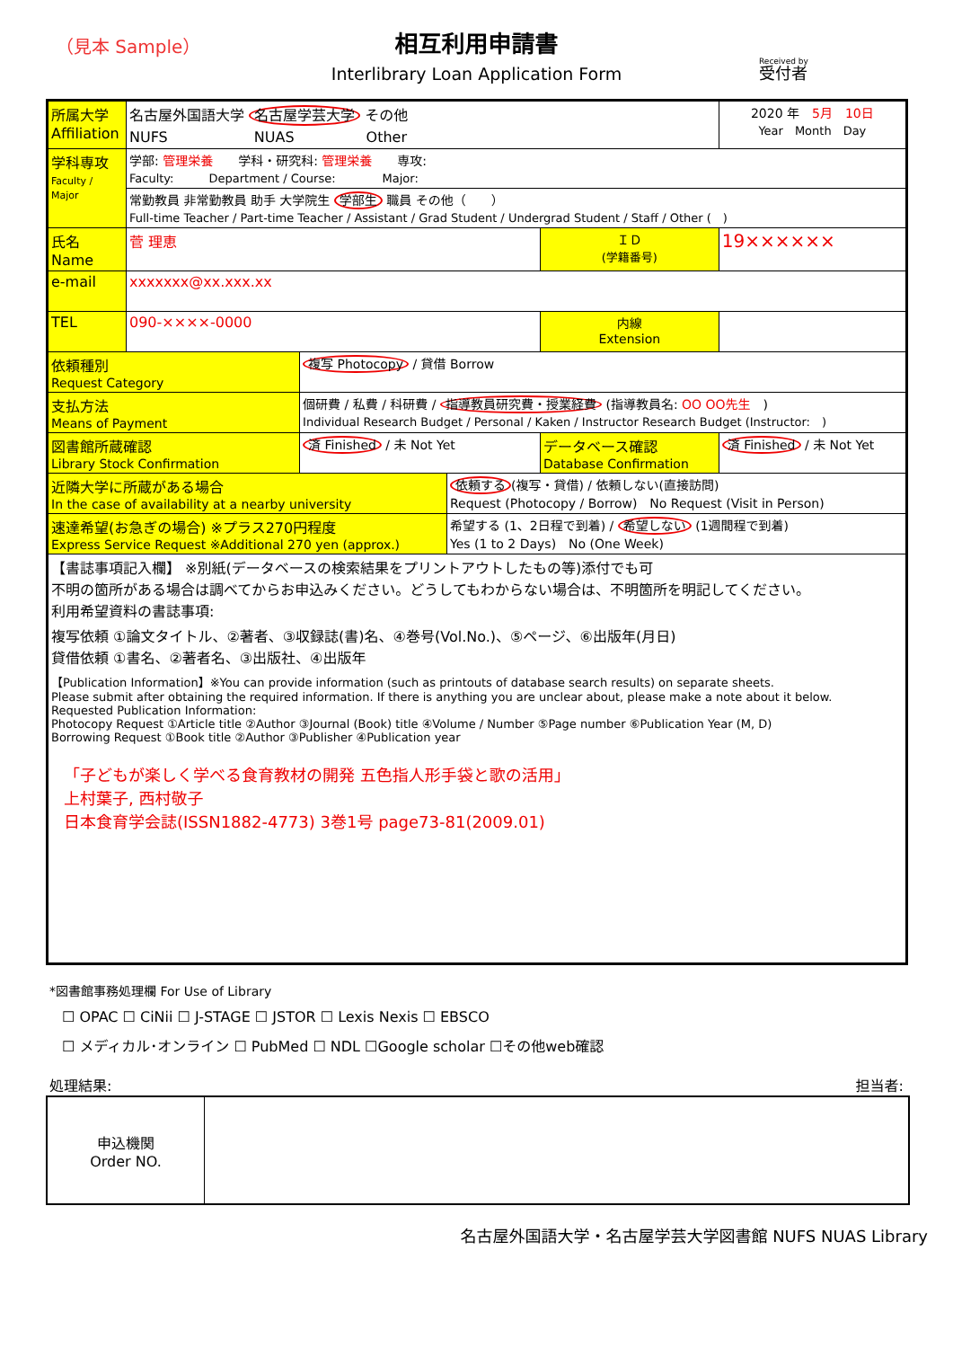（見本 Sample）
相互利用申請書
Interlibrary Loan Application Form
Received by
受付者
| 所属大学 Affiliation | 名古屋外国語大学 名古屋学芸大学 その他 NUFS NUAS Other | | | | 2020 年 5月 10日 Year Month Day |
| 学科専攻 Faculty / Major | 学部: 管理栄養 学科・研究科: 管理栄養 専攻: Faculty: Department / Course: Major: | | | | |
| | 常勤教員 非常勤教員 助手 大学院生 学部生 職員 その他（ ） Full-time Teacher / Part-time Teacher / Assistant / Grad Student / Undergrad Student / Staff / Other ( ) | | | | |
| 氏名 Name | 菅 理恵 | | | ＩＤ (学籍番号) | 19×××××× |
| e-mail | xxxxxxx@xx.xxx.xx | | | | |
| TEL | 090-××××-0000 | | | 内線 Extension | |
| 依頼種別 Request Category | | 複写 Photocopy / 貸借 Borrow | | | |
| 支払方法 Means of Payment | | 個研費 / 私費 / 科研費 / 指導教員研究費・授業経費 (指導教員名: OO OO先生 ) Individual Research Budget / Personal / Kaken / Instructor Research Budget (Instructor: ) | | | |
| 図書館所蔵確認 Library Stock Confirmation | | 済 Finished / 未 Not Yet | | データベース確認 Database Confirmation | 済 Finished / 未 Not Yet |
| 近隣大学に所蔵がある場合 In the case of availability at a nearby university | | | 依頼する (複写・貸借) / 依頼しない(直接訪問) Request (Photocopy / Borrow) No Request (Visit in Person) | | |
| 速達希望(お急ぎの場合) ※プラス270円程度 Express Service Request ※Additional 270 yen (approx.) | | | 希望する (1、2日程で到着) / 希望しない (1週間程で到着) Yes (1 to 2 Days) No (One Week) | | |
| 【書誌事項記入欄】 ※別紙(データベースの検索結果をプリントアウトしたもの等)添付でも可 不明の箇所がある場合は調べてからお申込みください。どうしてもわからない場合は、不明箇所を明記してください。 利用希望資料の書誌事項: 複写依頼 ①論文タイトル、②著者、③収録誌(書)名、④巻号(Vol.No.)、⑤ページ、⑥出版年(月日) 貸借依頼 ①書名、②著者名、③出版社、④出版年 【Publication Information】※You can provide information (such as printouts of database search results) on separate sheets. Please submit after obtaining the required information. If there is anything you are unclear about, please make a note about it below. Requested Publication Information: Photocopy Request ①Article title ②Author ③Journal (Book) title ④Volume / Number ⑤Page number ⑥Publication Year (M, D) Borrowing Request ①Book title ②Author ③Publisher ④Publication year 「子どもが楽しく学べる食育教材の開発 五色指人形手袋と歌の活用」 上村葉子, 西村敬子 日本食育学会誌(ISSN1882-4773) 3巻1号 page73-81(2009.01) | | | | | |
*図書館事務処理欄 For Use of Library
☐ OPAC ☐ CiNii ☐ J-STAGE ☐ JSTOR ☐ Lexis Nexis ☐ EBSCO
☐ メディカル･オンライン ☐ PubMed ☐ NDL ☐Google scholar ☐その他web確認
処理結果: 担当者:
| 申込機関 Order NO. | |
名古屋外国語大学・名古屋学芸大学図書館 NUFS NUAS Library